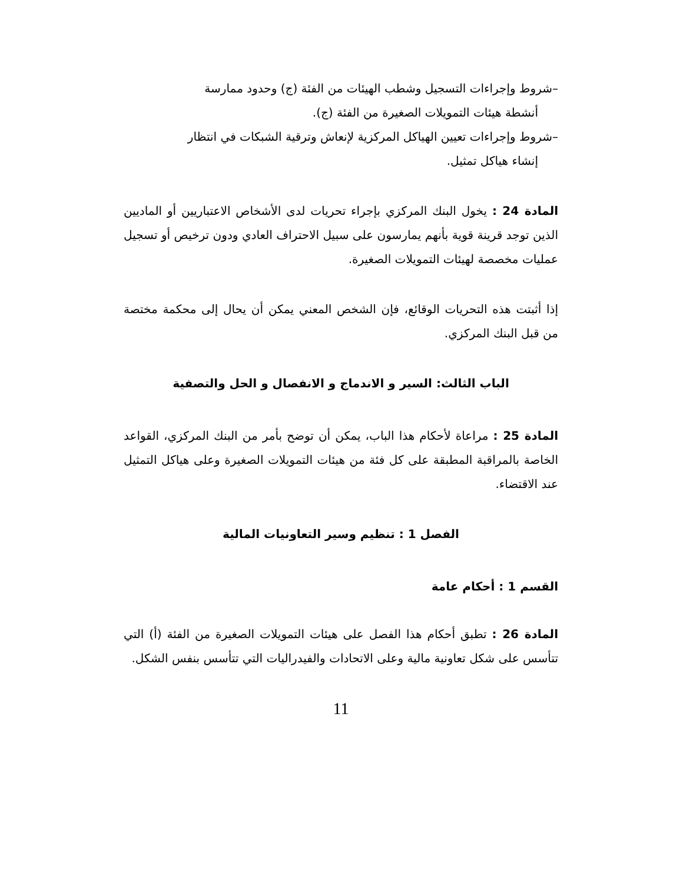–شروط وإجراءات التسجيل وشطب الهيئات من الفئة (ج) وحدود ممارسة
أنشطة هيئات التمويلات الصغيرة من الفئة (ج).
–شروط وإجراءات تعيين الهياكل المركزية لإنعاش وترقية الشبكات في انتظار
إنشاء هياكل تمثيل.
المادة 24 : يخول البنك المركزي بإجراء تحريات لدى الأشخاص الاعتباريين أو الماديين الذين توجد قرينة قوية بأنهم يمارسون على سبيل الاحتراف العادي ودون ترخيص أو تسجيل عمليات مخصصة لهيئات التمويلات الصغيرة.
إذا أثبتت هذه التحريات الوقائع، فإن الشخص المعني يمكن أن يحال إلى محكمة مختصة من قبل البنك المركزي.
الباب الثالث: السير و الاندماج و الانفصال و الحل والتصفية
المادة 25 : مراعاة لأحكام هذا الباب، يمكن أن توضح بأمر من البنك المركزي، القواعد الخاصة بالمراقبة المطبقة على كل فئة من هيئات التمويلات الصغيرة وعلى هياكل التمثيل عند الاقتضاء.
الفصل 1 : تنظيم وسير التعاونيات المالية
القسم 1 : أحكام عامة
المادة 26 : تطبق أحكام هذا الفصل على هيئات التمويلات الصغيرة من الفئة (أ) التي تتأسس على شكل تعاونية مالية وعلى الاتحادات والفيدراليات التي تتأسس بنفس الشكل.
11